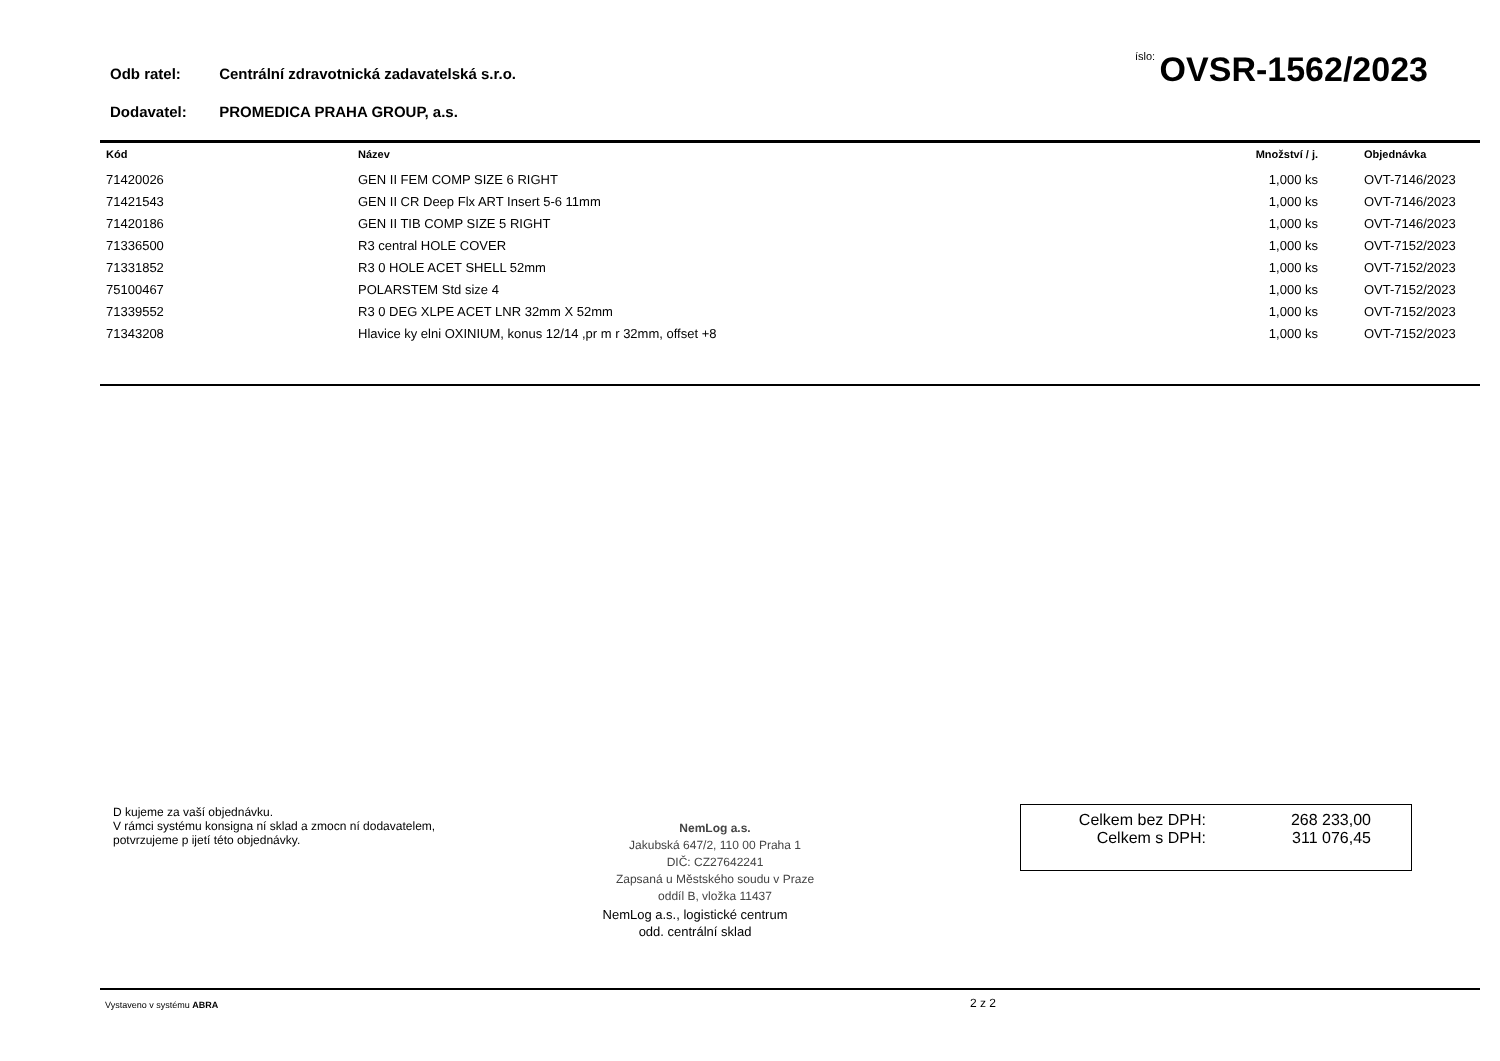Odb ratel: Centrální zdravotnická zadavatelská s.r.o.
Dodavatel: PROMEDICA PRAHA GROUP, a.s.
íslo: OVSR-1562/2023
| Kód | Název | Množství / j. | Objednávka |
| --- | --- | --- | --- |
| 71420026 | GEN II FEM COMP SIZE 6 RIGHT | 1,000 ks | OVT-7146/2023 |
| 71421543 | GEN II CR Deep Flx ART Insert 5-6 11mm | 1,000 ks | OVT-7146/2023 |
| 71420186 | GEN II TIB COMP SIZE 5 RIGHT | 1,000 ks | OVT-7146/2023 |
| 71336500 | R3 central HOLE COVER | 1,000 ks | OVT-7152/2023 |
| 71331852 | R3 0 HOLE ACET SHELL 52mm | 1,000 ks | OVT-7152/2023 |
| 75100467 | POLARSTEM Std size 4 | 1,000 ks | OVT-7152/2023 |
| 71339552 | R3 0 DEG XLPE ACET LNR 32mm X 52mm | 1,000 ks | OVT-7152/2023 |
| 71343208 | Hlavice ky elni OXINIUM, konus 12/14 ,pr m r 32mm, offset +8 | 1,000 ks | OVT-7152/2023 |
D kujeme za vaší objednávku.
V rámci systému konsigna ní sklad a zmocn ní dodavatelem,
potvrzujeme p ijetí této objednávky.
NemLog a.s.
Jakubská 647/2, 110 00 Praha 1
DIČ: CZ27642241
Zapsaná u Městského soudu v Praze
oddíl B, vložka 11437
NemLog a.s., logistické centrum
odd. centrální sklad
Celkem bez DPH: 268 233,00
Celkem s DPH: 311 076,45
Vystaveno v systému ABRA 2 z 2